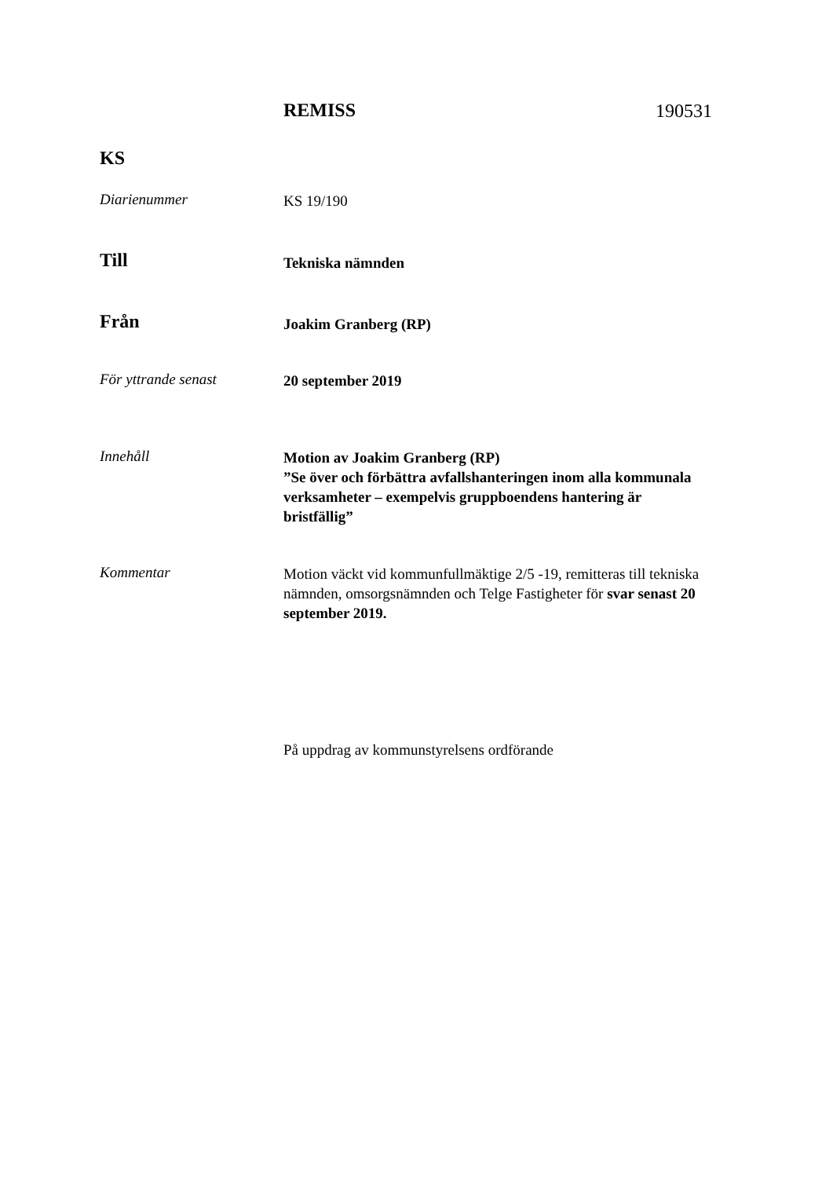REMISS
190531
KS
Diarienummer
KS 19/190
Till
Tekniska nämnden
Från
Joakim Granberg (RP)
För yttrande senast
20 september 2019
Innehåll
Motion av Joakim Granberg (RP)
”Se över och förbättra avfallshanteringen inom alla kommunala verksamheter – exempelvis gruppboendens hantering är bristfällig”
Kommentar
Motion väckt vid kommunfullmäktige 2/5 -19, remitteras till tekniska nämnden, omsorgsnämnden och Telge Fastigheter för svar senast 20 september 2019.
På uppdrag av kommunstyrelsens ordförande